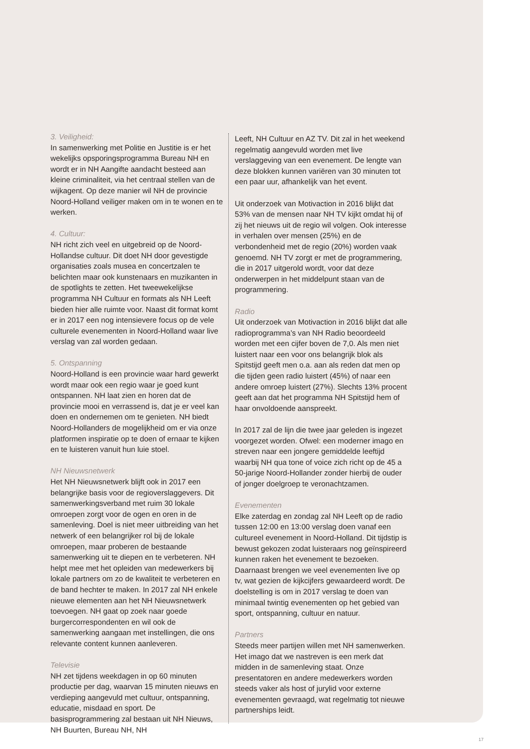3. Veiligheid:
In samenwerking met Politie en Justitie is er het wekelijks opsporingsprogramma Bureau NH en wordt er in NH Aangifte aandacht besteed aan kleine criminaliteit, via het centraal stellen van de wijkagent. Op deze manier wil NH de provincie Noord-Holland veiliger maken om in te wonen en te werken.
4. Cultuur:
NH richt zich veel en uitgebreid op de Noord-Hollandse cultuur. Dit doet NH door gevestigde organisaties zoals musea en concertzalen te belichten maar ook kunstenaars en muzikanten in de spotlights te zetten. Het tweewekelijkse programma NH Cultuur en formats als NH Leeft bieden hier alle ruimte voor. Naast dit format komt er in 2017 een nog intensievere focus op de vele culturele evenementen in Noord-Holland waar live verslag van zal worden gedaan.
5. Ontspanning
Noord-Holland is een provincie waar hard gewerkt wordt maar ook een regio waar je goed kunt ontspannen. NH laat zien en horen dat de provincie mooi en verrassend is, dat je er veel kan doen en ondernemen om te genieten. NH biedt Noord-Hollanders de mogelijkheid om er via onze platformen inspiratie op te doen of ernaar te kijken en te luisteren vanuit hun luie stoel.
NH Nieuwsnetwerk
Het NH Nieuwsnetwerk blijft ook in 2017 een belangrijke basis voor de regioverslaggevers. Dit samenwerkingsverband met ruim 30 lokale omroepen zorgt voor de ogen en oren in de samenleving. Doel is niet meer uitbreiding van het netwerk of een belangrijker rol bij de lokale omroepen, maar proberen de bestaande samenwerking uit te diepen en te verbeteren. NH helpt mee met het opleiden van medewerkers bij lokale partners om zo de kwaliteit te verbeteren en de band hechter te maken. In 2017 zal NH enkele nieuwe elementen aan het NH Nieuwsnetwerk toevoegen. NH gaat op zoek naar goede burgercorrespondenten en wil ook de samenwerking aangaan met instellingen, die ons relevante content kunnen aanleveren.
Televisie
NH zet tijdens weekdagen in op 60 minuten productie per dag, waarvan 15 minuten nieuws en verdieping aangevuld met cultuur, ontspanning, educatie, misdaad en sport. De basisprogrammering zal bestaan uit NH Nieuws, NH Buurten, Bureau NH, NH
Leeft, NH Cultuur en AZ TV. Dit zal in het weekend regelmatig aangevuld worden met live verslaggeving van een evenement. De lengte van deze blokken kunnen variëren van 30 minuten tot een paar uur, afhankelijk van het event.
Uit onderzoek van Motivaction in 2016 blijkt dat 53% van de mensen naar NH TV kijkt omdat hij of zij het nieuws uit de regio wil volgen. Ook interesse in verhalen over mensen (25%) en de verbondenheid met de regio (20%) worden vaak genoemd. NH TV zorgt er met de programmering, die in 2017 uitgerold wordt, voor dat deze onderwerpen in het middelpunt staan van de programmering.
Radio
Uit onderzoek van Motivaction in 2016 blijkt dat alle radioprogramma’s van NH Radio beoordeeld worden met een cijfer boven de 7,0. Als men niet luistert naar een voor ons belangrijk blok als Spitstijd geeft men o.a. aan als reden dat men op die tijden geen radio luistert (45%) of naar een andere omroep luistert (27%). Slechts 13% procent geeft aan dat het programma NH Spitstijd hem of haar onvoldoende aanspreekt.
In 2017 zal de lijn die twee jaar geleden is ingezet voorgezet worden. Ofwel: een moderner imago en streven naar een jongere gemiddelde leeftijd waarbij NH qua tone of voice zich richt op de 45 a 50-jarige Noord-Hollander zonder hierbij de ouder of jonger doelgroep te veronachtzamen.
Evenementen
Elke zaterdag en zondag zal NH Leeft op de radio tussen 12:00 en 13:00 verslag doen vanaf een cultureel evenement in Noord-Holland. Dit tijdstip is bewust gekozen zodat luisteraars nog geïnspireerd kunnen raken het evenement te bezoeken. Daarnaast brengen we veel evenementen live op tv, wat gezien de kijkcijfers gewaardeerd wordt. De doelstelling is om in 2017 verslag te doen van minimaal twintig evenementen op het gebied van sport, ontspanning, cultuur en natuur.
Partners
Steeds meer partijen willen met NH samenwerken. Het imago dat we nastreven is een merk dat midden in de samenleving staat. Onze presentatoren en andere medewerkers worden steeds vaker als host of jurylid voor externe evenementen gevraagd, wat regelmatig tot nieuwe partnerships leidt.
17